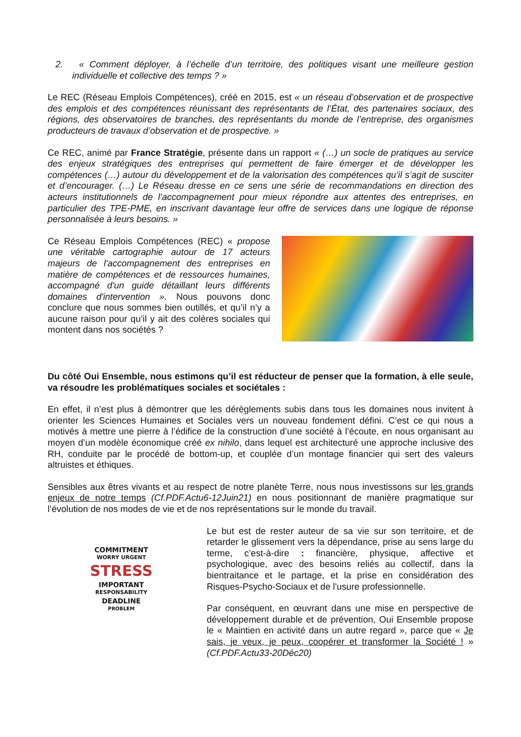2. « Comment déployer, à l’échelle d’un territoire, des politiques visant une meilleure gestion individuelle et collective des temps ? »
Le REC (Réseau Emplois Compétences), créé en 2015, est « un réseau d’observation et de prospective des emplois et des compétences réunissant des représentants de l’État, des partenaires sociaux, des régions, des observatoires de branches, des représentants du monde de l’entreprise, des organismes producteurs de travaux d’observation et de prospective. »
Ce REC, animé par France Stratégie, présente dans un rapport « (…) un socle de pratiques au service des enjeux stratégiques des entreprises qui permettent de faire émerger et de développer les compétences (…) autour du développement et de la valorisation des compétences qu’il s’agit de susciter et d’encourager. (…) Le Réseau dresse en ce sens une série de recommandations en direction des acteurs institutionnels de l’accompagnement pour mieux répondre aux attentes des entreprises, en particulier des TPE-PME, en inscrivant davantage leur offre de services dans une logique de réponse personnalisée à leurs besoins. »
Ce Réseau Emplois Compétences (REC) « propose une véritable cartographie autour de 17 acteurs majeurs de l'accompagnement des entreprises en matière de compétences et de ressources humaines, accompagné d'un guide détaillant leurs différents domaines d'intervention ». Nous pouvons donc conclure que nous sommes bien outillés, et qu’il n’y a aucune raison pour qu’il y ait des colères sociales qui montent dans nos sociétés ?
Du côté Oui Ensemble, nous estimons qu’il est réducteur de penser que la formation, à elle seule, va résoudre les problématiques sociales et sociétales :
En effet, il n’est plus à démontrer que les dérèglements subis dans tous les domaines nous invitent à orienter les Sciences Humaines et Sociales vers un nouveau fondement défini. C’est ce qui nous a motivés à mettre une pierre à l’édifice de la construction d’une société à l’écoute, en nous organisant au moyen d’un modèle économique créé ex nihilo, dans lequel est architecturé une approche inclusive des RH, conduite par le procédé de bottom-up, et couplée d’un montage financier qui sert des valeurs altruistes et éthiques.
Sensibles aux êtres vivants et au respect de notre planète Terre, nous nous investissons sur les grands enjeux de notre temps (Cf.PDF.Actu6-12Juin21) en nous positionnant de manière pragmatique sur l’évolution de nos modes de vie et de nos représentations sur le monde du travail.
COMMITMENT
WORRY URGENT
STRESS
IMPORTANT
RESPONSABILITY
DEADLINE
PROBLEM
Le but est de rester auteur de sa vie sur son territoire, et de retarder le glissement vers la dépendance, prise au sens large du terme, c’est-à-dire : financière, physique, affective et psychologique, avec des besoins reliés au collectif, dans la bientraitance et le partage, et la prise en considération des Risques-Psycho-Sociaux et de l'usure professionnelle.
Par conséquent, en œuvrant dans une mise en perspective de développement durable et de prévention, Oui Ensemble propose le « Maintien en activité dans un autre regard », parce que « Je sais, je veux, je peux, coopérer et transformer la Société ! » (Cf.PDF.Actu33-20Déc20)